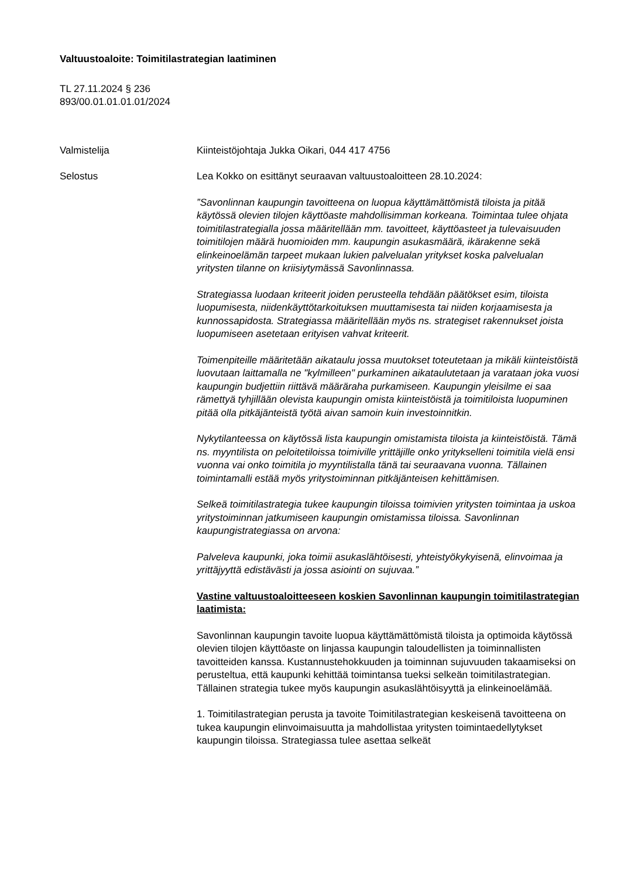Valtuustoaloite: Toimitilastrategian laatiminen
TL 27.11.2024 § 236
893/00.01.01.01.01/2024
Valmistelija Kiinteistöjohtaja Jukka Oikari, 044 417 4756
Selostus Lea Kokko on esittänyt seuraavan valtuustoaloitteen 28.10.2024:
”Savonlinnan kaupungin tavoitteena on luopua käyttämättömistä tiloista ja pitää käytössä olevien tilojen käyttöaste mahdollisimman korkeana. Toimintaa tulee ohjata toimitilastrategialla jossa määritellään mm. tavoitteet, käyttöasteet ja tulevaisuuden toimitilojen määrä huomioiden mm. kaupungin asukasmäärä, ikärakenne sekä elinkeinoelämän tarpeet mukaan lukien palvelualan yritykset koska palvelualan yritysten tilanne on kriisiytymässä Savonlinnassa.
Strategiassa luodaan kriteerit joiden perusteella tehdään päätökset esim, tiloista luopumisesta, niidenkäyttötarkoituksen muuttamisesta tai niiden korjaamisesta ja kunnossapidosta. Strategiassa määritellään myös ns. strategiset rakennukset joista luopumiseen asetetaan erityisen vahvat kriteerit.
Toimenpiteille määritetään aikataulu jossa muutokset toteutetaan ja mikäli kiinteistöistä luovutaan laittamalla ne "kylmilleen" purkaminen aikataulutetaan ja varataan joka vuosi kaupungin budjettiin riittävä määräraha purkamiseen. Kaupungin yleisilme ei saa rämettyä tyhjillään olevista kaupungin omista kiinteistöistä ja toimitiloista luopuminen pitää olla pitkäjänteistä työtä aivan samoin kuin investoinnitkin.
Nykytilanteessa on käytössä lista kaupungin omistamista tiloista ja kiinteistöistä. Tämä ns. myyntilista on peloitetiloissa toimiville yrittäjille onko yritykselleni toimitila vielä ensi vuonna vai onko toimitila jo myyntilistalla tänä tai seuraavana vuonna. Tällainen toimintamalli estää myös yritystoiminnan pitkäjänteisen kehittämisen.
Selkeä toimitilastrategia tukee kaupungin tiloissa toimivien yritysten toimintaa ja uskoa yritystoiminnan jatkumiseen kaupungin omistamissa tiloissa. Savonlinnan kaupungistrategiassa on arvona:
Palveleva kaupunki, joka toimii asukaslähtöisesti, yhteistyökykyisenä, elinvoimaa ja yrittäjyyttä edistävästi ja jossa asiointi on sujuvaa.”
Vastine valtuustoaloitteeseen koskien Savonlinnan kaupungin toimitilastrategian laatimista:
Savonlinnan kaupungin tavoite luopua käyttämättömistä tiloista ja optimoida käytössä olevien tilojen käyttöaste on linjassa kaupungin taloudellisten ja toiminnallisten tavoitteiden kanssa. Kustannustehokkuuden ja toiminnan sujuvuuden takaamiseksi on perusteltua, että kaupunki kehittää toimintansa tueksi selkeän toimitilastrategian. Tällainen strategia tukee myös kaupungin asukaslähtöisyyttä ja elinkeinoelämää.
1. Toimitilastrategian perusta ja tavoite Toimitilastrategian keskeisenä tavoitteena on tukea kaupungin elinvoimaisuutta ja mahdollistaa yritysten toimintaedellytykset kaupungin tiloissa. Strategiassa tulee asettaa selkeät